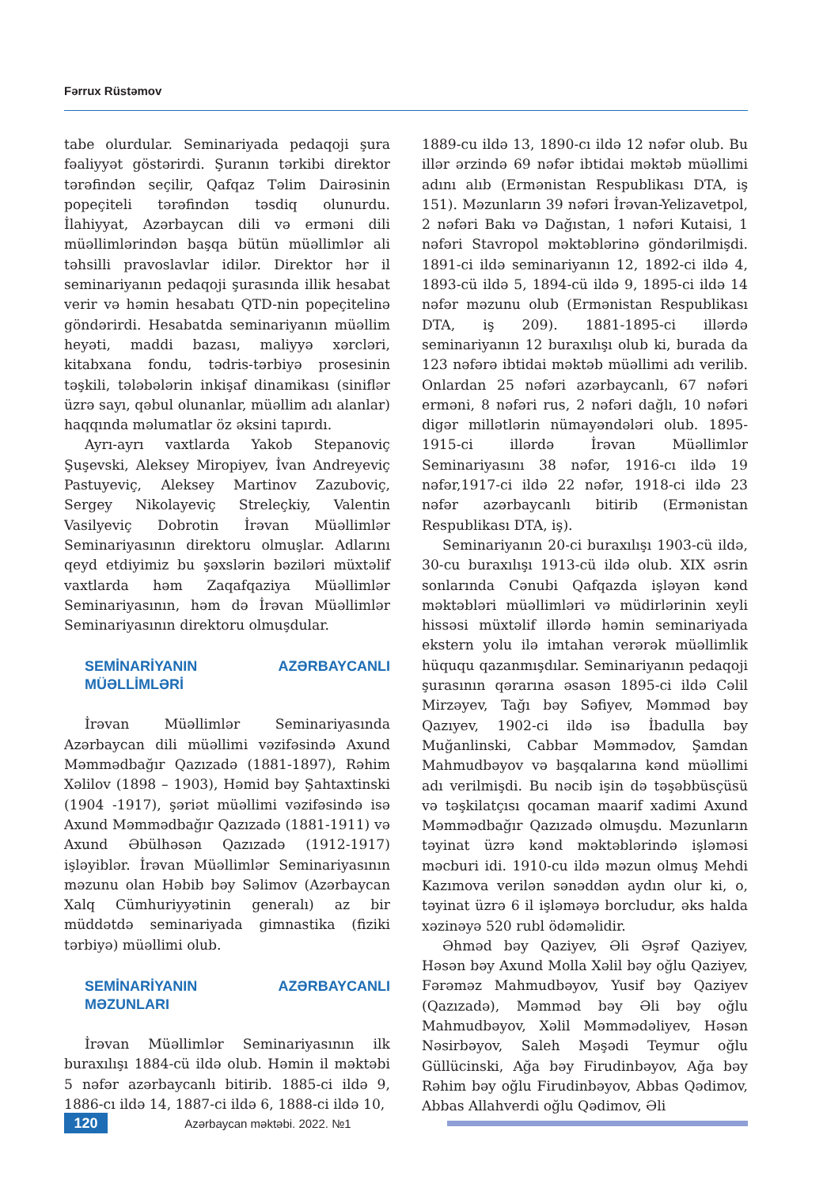Fərrux Rüstəmov
tabe olurdular. Seminariyada pedaqoji şura fəaliyyət göstərirdi. Şuranın tərkibi direktor tərəfindən seçilir, Qafqaz Təlim Dairəsinin popeçiteli tərəfindən təsdiq olunurdu. İlahiyyat, Azərbaycan dili və erməni dili müəllimlərindən başqa bütün müəllimlər ali təhsilli pravoslavlar idilər. Direktor hər il seminariyanın pedaqoji şurasında illik hesabat verir və həmin hesabatı QTD-nin popeçitelinə göndərirdi. Hesabatda seminariyanın müəllim heyəti, maddi bazası, maliyyə xərcləri, kitabxana fondu, tədris-tərbiyə prosesinin təşkili, tələbələrin inkişaf dinamikası (siniflər üzrə sayı, qəbul olunanlar, müəllim adı alanlar) haqqında məlumatlar öz əksini tapırdı.
Ayrı-ayrı vaxtlarda Yakob Stepanoviç Şuşevski, Aleksey Miropiyev, İvan Andreyeviç Pastuyeviç, Aleksey Martinov Zazuboviç, Sergey Nikolayeviç Streleçkiy, Valentin Vasilyeviç Dobrotin İrəvan Müəllimlər Seminariyasının direktoru olmuşlar. Adlarını qeyd etdiyimiz bu şəxslərin bəziləri müxtəlif vaxtlarda həm Zaqafqaziya Müəllimlər Seminariyasının, həm də İrəvan Müəllimlər Seminariyasının direktoru olmuşdular.
SEMİNARİYANIN AZƏRBAYCANLI MÜƏLLİMLƏRİ
İrəvan Müəllimlər Seminariyasında Azərbaycan dili müəllimi vəzifəsində Axund Məmmədbağır Qazızadə (1881-1897), Rəhim Xəlilov (1898 – 1903), Həmid bəy Şahtaxtinski (1904 -1917), şəriət müəllimi vəzifəsində isə Axund Məmmədbağır Qazızadə (1881-1911) və Axund Əbülhəsən Qazızadə (1912-1917) işləyiblər. İrəvan Müəllimlər Seminariyasının məzunu olan Həbib bəy Səlimov (Azərbaycan Xalq Cümhuriyyətinin generalı) az bir müddətdə seminariyada gimnastika (fiziki tərbiyə) müəllimi olub.
SEMİNARİYANIN AZƏRBAYCANLI MƏZUNLARI
İrəvan Müəllimlər Seminariyasının ilk buraxılışı 1884-cü ildə olub. Həmin il məktəbi 5 nəfər azərbaycanlı bitirib. 1885-ci ildə 9, 1886-cı ildə 14, 1887-ci ildə 6, 1888-ci ildə 10,
1889-cu ildə 13, 1890-cı ildə 12 nəfər olub. Bu illər ərzində 69 nəfər ibtidai məktəb müəllimi adını alıb (Ermənistan Respublikası DTA, iş 151). Məzunların 39 nəfəri İrəvan-Yelizavetpol, 2 nəfəri Bakı və Dağıstan, 1 nəfəri Kutaisi, 1 nəfəri Stavropol məktəblərinə göndərilmişdi. 1891-ci ildə seminariyanın 12, 1892-ci ildə 4, 1893-cü ildə 5, 1894-cü ildə 9, 1895-ci ildə 14 nəfər məzunu olub (Ermənistan Respublikası DTA, iş 209). 1881-1895-ci illərdə seminariyanın 12 buraxılışı olub ki, burada da 123 nəfərə ibtidai məktəb müəllimi adı verilib. Onlardan 25 nəfəri azərbaycanlı, 67 nəfəri erməni, 8 nəfəri rus, 2 nəfəri dağlı, 10 nəfəri digər millətlərin nümayəndələri olub. 1895-1915-ci illərdə İrəvan Müəllimlər Seminariyasını 38 nəfər, 1916-cı ildə 19 nəfər,1917-ci ildə 22 nəfər, 1918-ci ildə 23 nəfər azərbaycanlı bitirib (Ermənistan Respublikası DTA, iş).
Seminariyanın 20-ci buraxılışı 1903-cü ildə, 30-cu buraxılışı 1913-cü ildə olub. XIX əsrin sonlarında Cənubi Qafqazda işləyən kənd məktəbləri müəllimləri və müdirlərinin xeyli hissəsi müxtəlif illərdə həmin seminariyada ekstern yolu ilə imtahan verərək müəllimlik hüququ qazanmışdılar. Seminariyanın pedaqoji şurasının qərarına əsasən 1895-ci ildə Cəlil Mirzəyev, Tağı bəy Səfiyev, Məmməd bəy Qazıyev, 1902-ci ildə isə İbadulla bəy Muğanlinski, Cabbar Məmmədov, Şamdan Mahmudbəyov və başqalarına kənd müəllimi adı verilmişdi. Bu nəcib işin də təşəbbüsçüsü və təşkilatçısı qocaman maarif xadimi Axund Məmmədbağır Qazızadə olmuşdu. Məzunların təyinat üzrə kənd məktəblərində işləməsi məcburi idi. 1910-cu ildə məzun olmuş Mehdi Kazımova verilən sənəddən aydın olur ki, o, təyinat üzrə 6 il işləməyə borcludur, əks halda xəzinəyə 520 rubl ödəməlidir.
Əhməd bəy Qaziyev, Əli Əşrəf Qaziyev, Həsən bəy Axund Molla Xəlil bəy oğlu Qaziyev, Fərəməz Mahmudbəyov, Yusif bəy Qaziyev (Qazızadə), Məmməd bəy Əli bəy oğlu Mahmudbəyov, Xəlil Məmmədəliyev, Həsən Nəsirbəyov, Saleh Məşədi Teymur oğlu Güllücinski, Ağa bəy Firudinbəyov, Ağa bəy Rəhim bəy oğlu Firudinbəyov, Abbas Qədimov, Abbas Allahverdi oğlu Qədimov, Əli
120
Azərbaycan məktəbi. 2022. №1